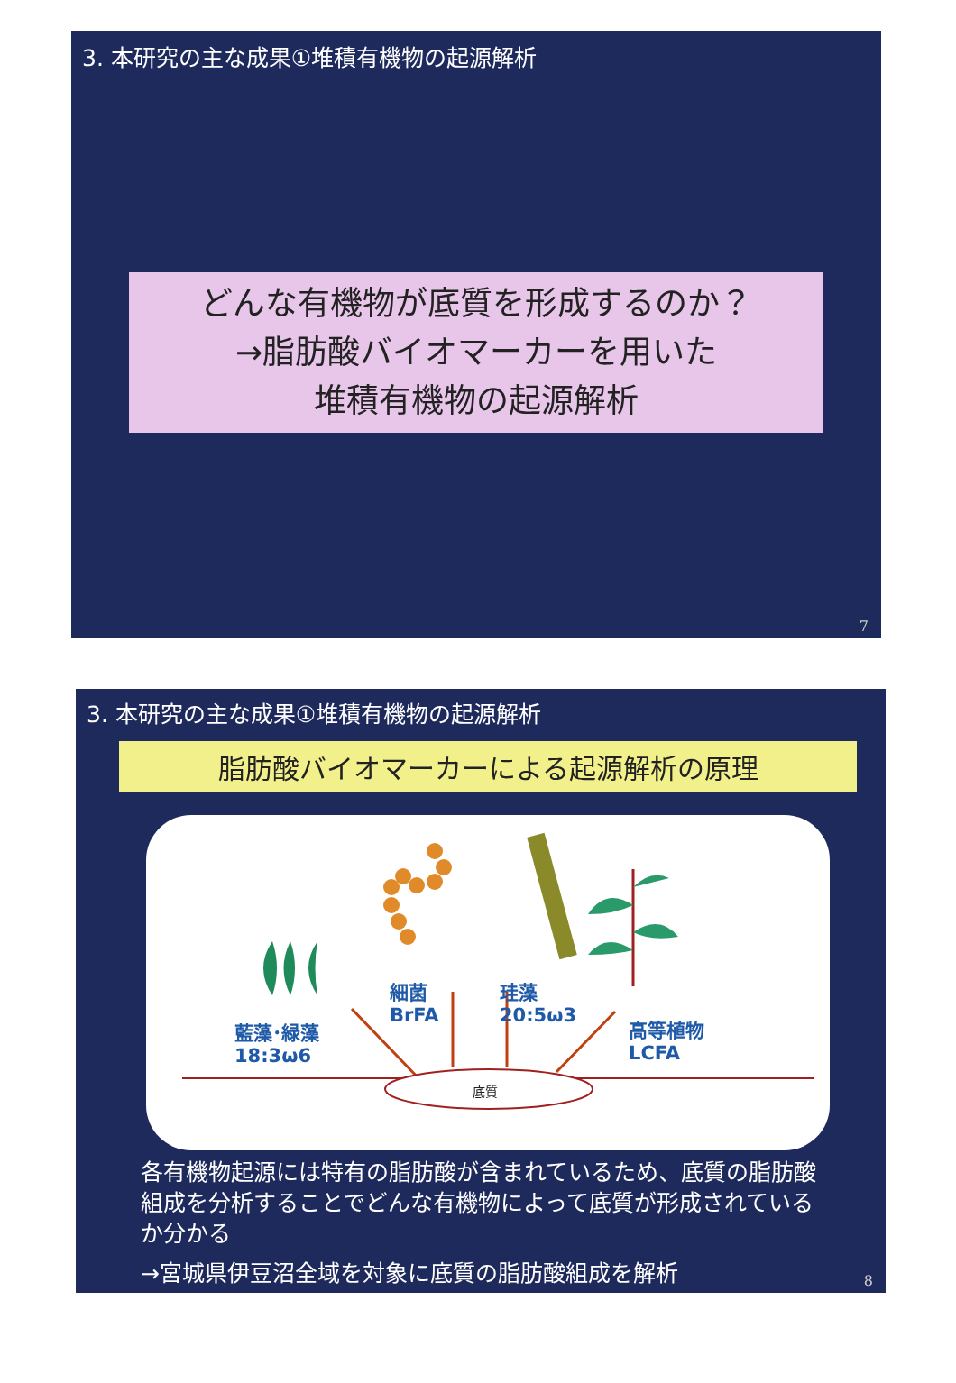3. 本研究の主な成果①堆積有機物の起源解析
どんな有機物が底質を形成するのか？
→脂肪酸バイオマーカーを用いた
堆積有機物の起源解析
7
3. 本研究の主な成果①堆積有機物の起源解析
脂肪酸バイオマーカーによる起源解析の原理
細菌
BrFA
珪藻
20:5ω3
藍藻･緑藻
18:3ω6
高等植物
LCFA
底質
各有機物起源には特有の脂肪酸が含まれているため、底質の脂肪酸組成を分析することでどんな有機物によって底質が形成されているか分かる
→宮城県伊豆沼全域を対象に底質の脂肪酸組成を解析
8